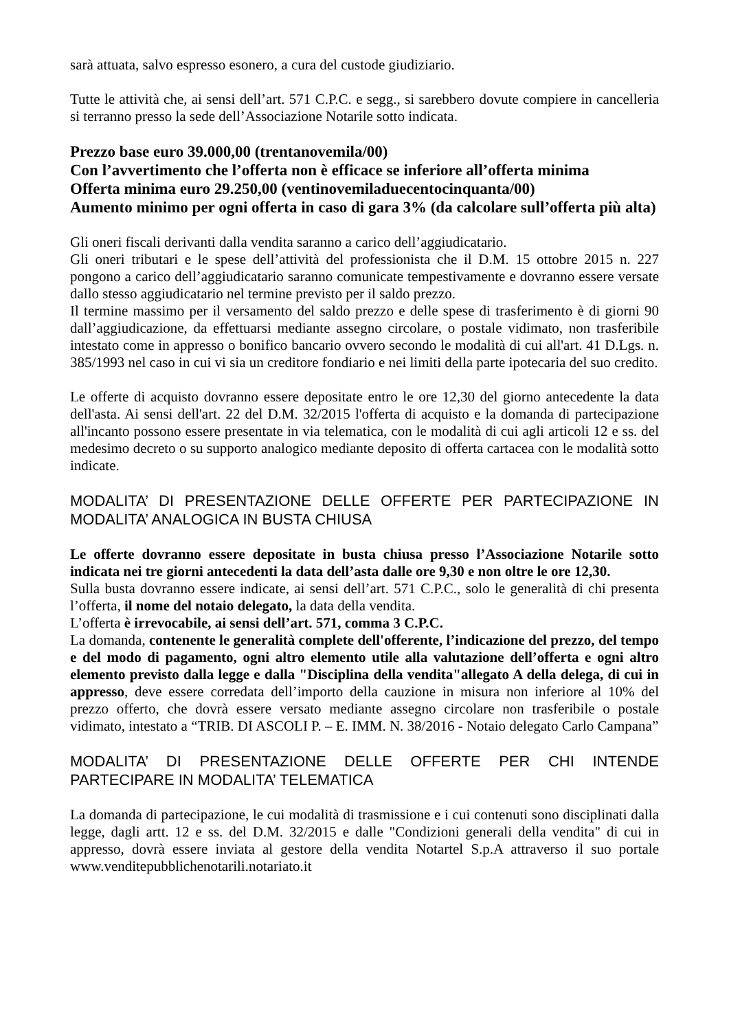sarà attuata, salvo espresso esonero, a cura del custode giudiziario.
Tutte le attività che, ai sensi dell’art. 571 C.P.C. e segg., si sarebbero dovute compiere in cancelleria si terranno presso la sede dell’Associazione Notarile sotto indicata.
Prezzo base euro 39.000,00 (trentanovemila/00)
Con l’avvertimento che l’offerta non è efficace se inferiore all’offerta minima
Offerta minima euro 29.250,00 (ventinovemiladuecentocinquanta/00)
Aumento minimo per ogni offerta in caso di gara 3% (da calcolare sull’offerta più alta)
Gli oneri fiscali derivanti dalla vendita saranno a carico dell’aggiudicatario.
Gli oneri tributari e le spese dell’attività del professionista che il D.M. 15 ottobre 2015 n. 227 pongono a carico dell’aggiudicatario saranno comunicate tempestivamente e dovranno essere versate dallo stesso aggiudicatario nel termine previsto per il saldo prezzo.
Il termine massimo per il versamento del saldo prezzo e delle spese di trasferimento è di giorni 90 dall’aggiudicazione, da effettuarsi mediante assegno circolare, o postale vidimato, non trasferibile intestato come in appresso o bonifico bancario ovvero secondo le modalità di cui all'art. 41 D.Lgs. n. 385/1993 nel caso in cui vi sia un creditore fondiario e nei limiti della parte ipotecaria del suo credito.
Le offerte di acquisto dovranno essere depositate entro le ore 12,30 del giorno antecedente la data dell'asta. Ai sensi dell'art. 22 del D.M. 32/2015 l'offerta di acquisto e la domanda di partecipazione all'incanto possono essere presentate in via telematica, con le modalità di cui agli articoli 12 e ss. del medesimo decreto o su supporto analogico mediante deposito di offerta cartacea con le modalità sotto indicate.
MODALITA’ DI PRESENTAZIONE DELLE OFFERTE PER PARTECIPAZIONE IN MODALITA’ ANALOGICA IN BUSTA CHIUSA
Le offerte dovranno essere depositate in busta chiusa presso l’Associazione Notarile sotto indicata nei tre giorni antecedenti la data dell’asta dalle ore 9,30 e non oltre le ore 12,30.
Sulla busta dovranno essere indicate, ai sensi dell’art. 571 C.P.C., solo le generalità di chi presenta l’offerta, il nome del notaio delegato, la data della vendita.
L’offerta è irrevocabile, ai sensi dell’art. 571, comma 3 C.P.C.
La domanda, contenente le generalità complete dell'offerente, l’indicazione del prezzo, del tempo e del modo di pagamento, ogni altro elemento utile alla valutazione dell’offerta e ogni altro elemento previsto dalla legge e dalla "Disciplina della vendita"allegato A della delega, di cui in appresso, deve essere corredata dell’importo della cauzione in misura non inferiore al 10% del prezzo offerto, che dovrà essere versato mediante assegno circolare non trasferibile o postale vidimato, intestato a “TRIB. DI ASCOLI P. – E. IMM. N. 38/2016 - Notaio delegato Carlo Campana”
MODALITA’ DI PRESENTAZIONE DELLE OFFERTE PER CHI INTENDE PARTECIPARE IN MODALITA’ TELEMATICA
La domanda di partecipazione, le cui modalità di trasmissione e i cui contenuti sono disciplinati dalla legge, dagli artt. 12 e ss. del D.M. 32/2015 e dalle "Condizioni generali della vendita" di cui in appresso, dovrà essere inviata al gestore della vendita Notartel S.p.A attraverso il suo portale www.venditepubblichenotarili.notariato.it